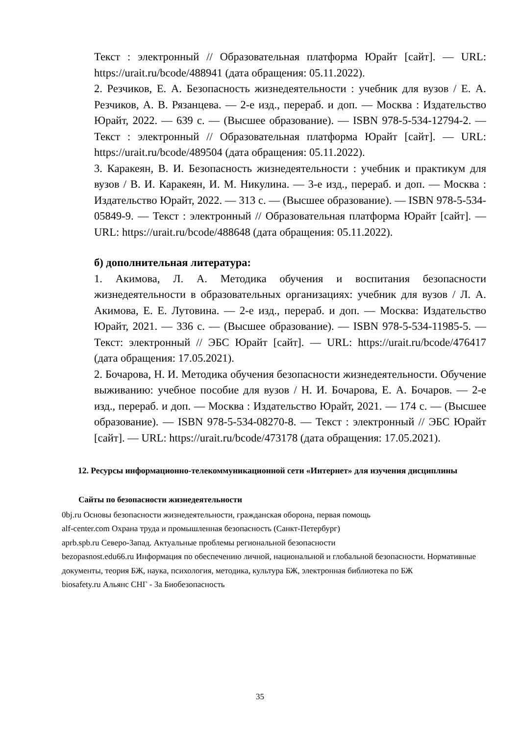Текст : электронный // Образовательная платформа Юрайт [сайт]. — URL: https://urait.ru/bcode/488941 (дата обращения: 05.11.2022).
2. Резчиков, Е. А. Безопасность жизнедеятельности : учебник для вузов / Е. А. Резчиков, А. В. Рязанцева. — 2-е изд., перераб. и доп. — Москва : Издательство Юрайт, 2022. — 639 с. — (Высшее образование). — ISBN 978-5-534-12794-2. — Текст : электронный // Образовательная платформа Юрайт [сайт]. — URL: https://urait.ru/bcode/489504 (дата обращения: 05.11.2022).
3. Каракеян, В. И. Безопасность жизнедеятельности : учебник и практикум для вузов / В. И. Каракеян, И. М. Никулина. — 3-е изд., перераб. и доп. — Москва : Издательство Юрайт, 2022. — 313 с. — (Высшее образование). — ISBN 978-5-534-05849-9. — Текст : электронный // Образовательная платформа Юрайт [сайт]. — URL: https://urait.ru/bcode/488648 (дата обращения: 05.11.2022).
б) дополнительная литература:
1. Акимова, Л. А. Методика обучения и воспитания безопасности жизнедеятельности в образовательных организациях: учебник для вузов / Л. А. Акимова, Е. Е. Лутовина. — 2-е изд., перераб. и доп. — Москва: Издательство Юрайт, 2021. — 336 с. — (Высшее образование). — ISBN 978-5-534-11985-5. — Текст: электронный // ЭБС Юрайт [сайт]. — URL: https://urait.ru/bcode/476417 (дата обращения: 17.05.2021).
2. Бочарова, Н. И. Методика обучения безопасности жизнедеятельности. Обучение выживанию: учебное пособие для вузов / Н. И. Бочарова, Е. А. Бочаров. — 2-е изд., перераб. и доп. — Москва : Издательство Юрайт, 2021. — 174 с. — (Высшее образование). — ISBN 978-5-534-08270-8. — Текст : электронный // ЭБС Юрайт [сайт]. — URL: https://urait.ru/bcode/473178 (дата обращения: 17.05.2021).
12. Ресурсы информационно-телекоммуникационной сети «Интернет» для изучения дисциплины
Сайты по безопасности жизнедеятельности
0bj.ru Основы безопасности жизнедеятельности, гражданская оборона, первая помощь
alf-center.com Охрана труда и промышленная безопасность (Санкт-Петербург)
aprb.spb.ru Северо-Запад. Актуальные проблемы региональной безопасности
bezopasnost.edu66.ru Информация по обеспечению личной, национальной и глобальной безопасности. Нормативные документы, теория БЖ, наука, психология, методика, культура БЖ, электронная библиотека по БЖ
biosafety.ru Альянс СНГ - За Биобезопасность
35